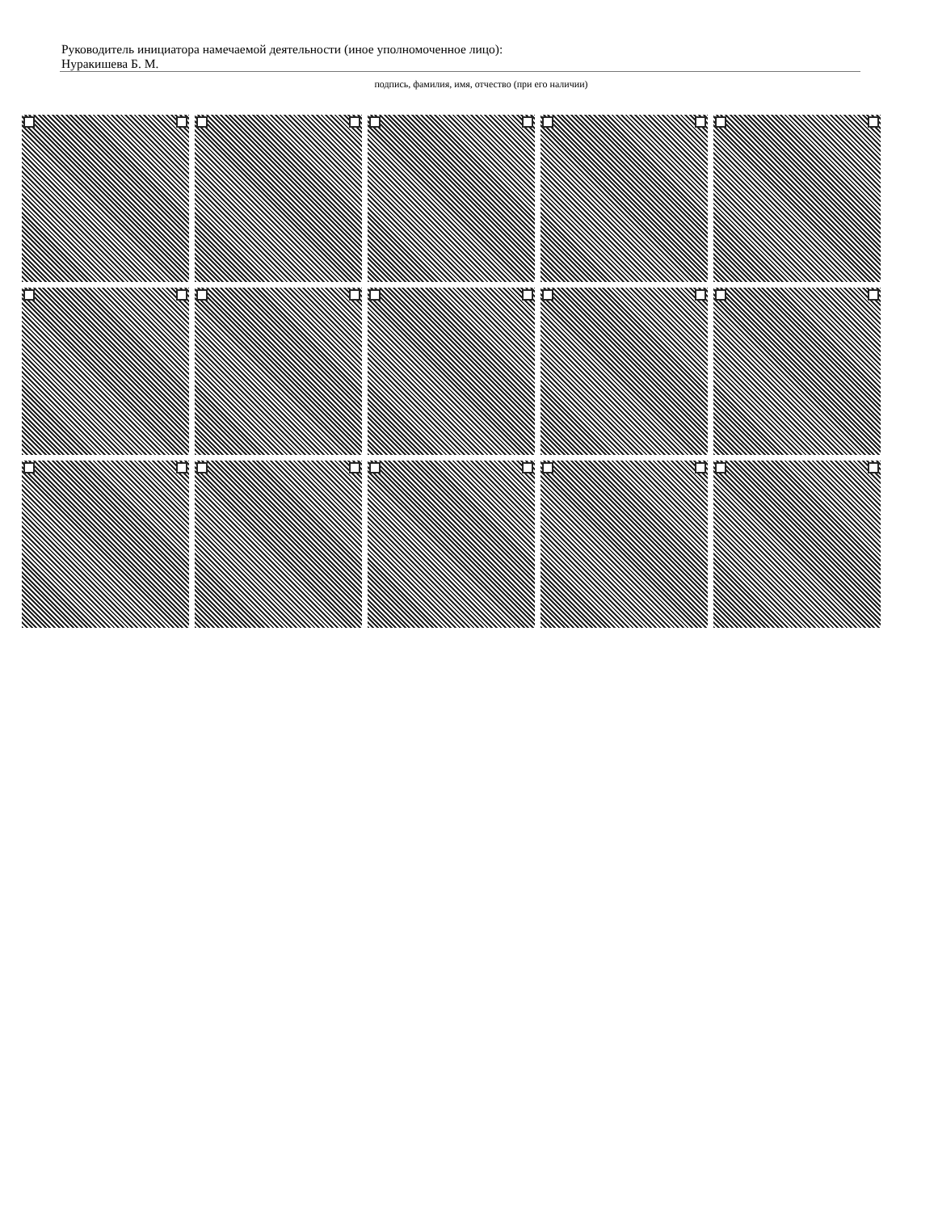Руководитель инициатора намечаемой деятельности (иное уполномоченное лицо):
Нуракишева Б. М.
подпись, фамилия, имя, отчество (при его наличии)